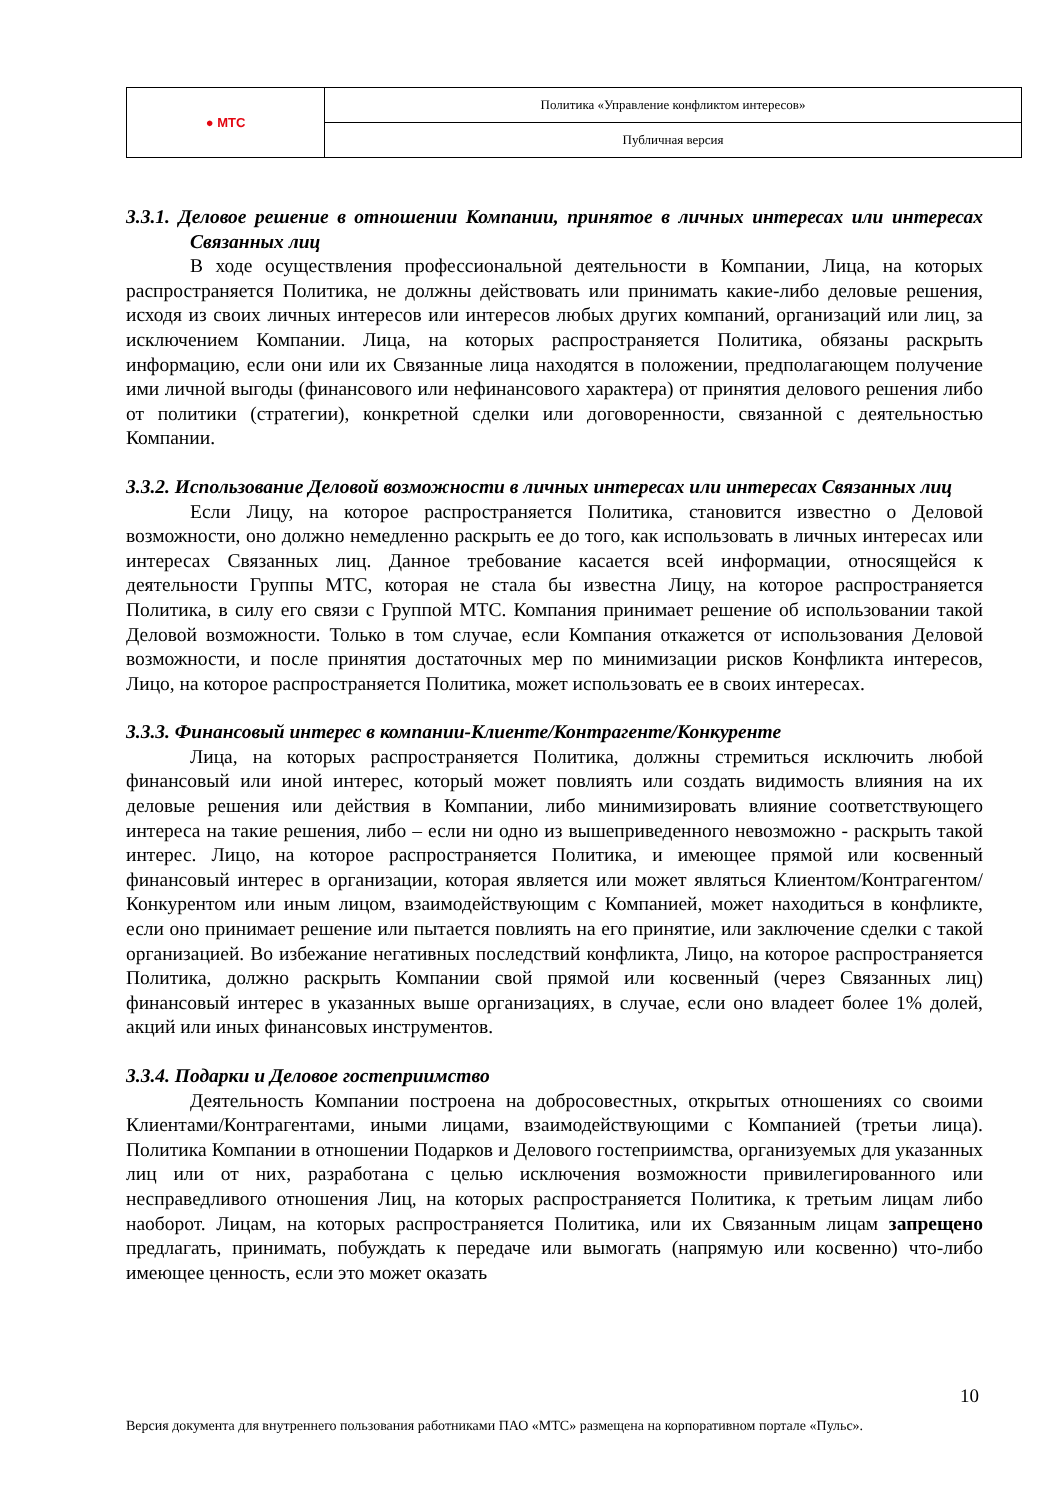| ● МТС | Политика «Управление конфликтом интересов» |
| | Публичная версия |
3.3.1. Деловое решение в отношении Компании, принятое в личных интересах или интересах Связанных лиц
В ходе осуществления профессиональной деятельности в Компании, Лица, на которых распространяется Политика, не должны действовать или принимать какие-либо деловые решения, исходя из своих личных интересов или интересов любых других компаний, организаций или лиц, за исключением Компании. Лица, на которых распространяется Политика, обязаны раскрыть информацию, если они или их Связанные лица находятся в положении, предполагающем получение ими личной выгоды (финансового или нефинансового характера) от принятия делового решения либо от политики (стратегии), конкретной сделки или договоренности, связанной с деятельностью Компании.
3.3.2. Использование Деловой возможности в личных интересах или интересах Связанных лиц
Если Лицу, на которое распространяется Политика, становится известно о Деловой возможности, оно должно немедленно раскрыть ее до того, как использовать в личных интересах или интересах Связанных лиц. Данное требование касается всей информации, относящейся к деятельности Группы МТС, которая не стала бы известна Лицу, на которое распространяется Политика, в силу его связи с Группой МТС. Компания принимает решение об использовании такой Деловой возможности. Только в том случае, если Компания откажется от использования Деловой возможности, и после принятия достаточных мер по минимизации рисков Конфликта интересов, Лицо, на которое распространяется Политика, может использовать ее в своих интересах.
3.3.3. Финансовый интерес в компании-Клиенте/Контрагенте/Конкуренте
Лица, на которых распространяется Политика, должны стремиться исключить любой финансовый или иной интерес, который может повлиять или создать видимость влияния на их деловые решения или действия в Компании, либо минимизировать влияние соответствующего интереса на такие решения, либо – если ни одно из вышеприведенного невозможно - раскрыть такой интерес. Лицо, на которое распространяется Политика, и имеющее прямой или косвенный финансовый интерес в организации, которая является или может являться Клиентом/Контрагентом/Конкурентом или иным лицом, взаимодействующим с Компанией, может находиться в конфликте, если оно принимает решение или пытается повлиять на его принятие, или заключение сделки с такой организацией. Во избежание негативных последствий конфликта, Лицо, на которое распространяется Политика, должно раскрыть Компании свой прямой или косвенный (через Связанных лиц) финансовый интерес в указанных выше организациях, в случае, если оно владеет более 1% долей, акций или иных финансовых инструментов.
3.3.4. Подарки и Деловое гостеприимство
Деятельность Компании построена на добросовестных, открытых отношениях со своими Клиентами/Контрагентами, иными лицами, взаимодействующими с Компанией (третьи лица). Политика Компании в отношении Подарков и Делового гостеприимства, организуемых для указанных лиц или от них, разработана с целью исключения возможности привилегированного или несправедливого отношения Лиц, на которых распространяется Политика, к третьим лицам либо наоборот. Лицам, на которых распространяется Политика, или их Связанным лицам запрещено предлагать, принимать, побуждать к передаче или вымогать (напрямую или косвенно) что-либо имеющее ценность, если это может оказать
10
Версия документа для внутреннего пользования работниками ПАО «МТС» размещена на корпоративном портале «Пульс».